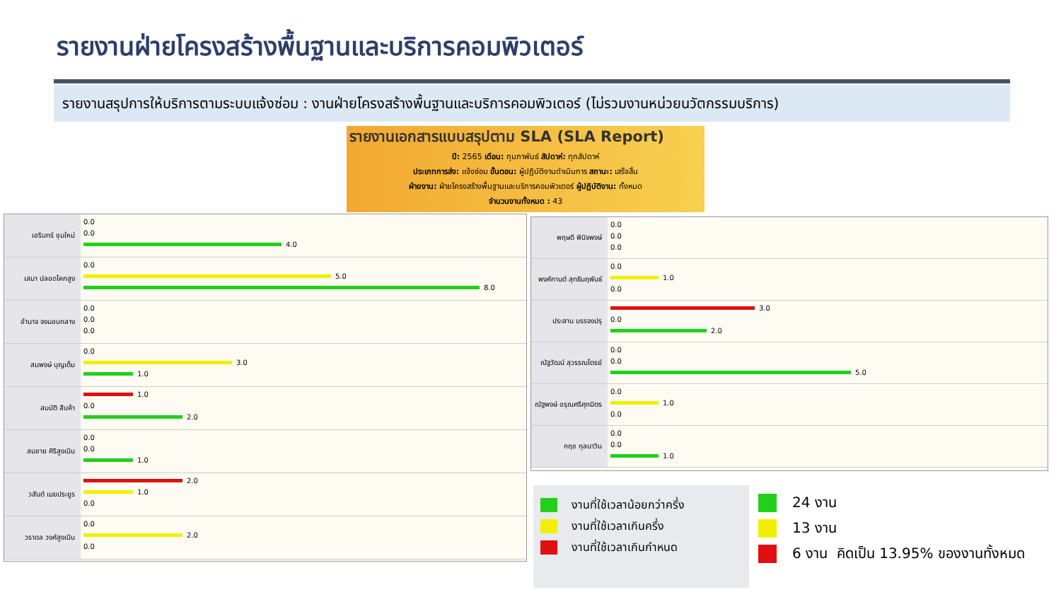รายงานฝ่ายโครงสร้างพื้นฐานและบริการคอมพิวเตอร์
รายงานสรุปการให้บริการตามระบบแจ้งซ่อม : งานฝ่ายโครงสร้างพื้นฐานและบริการคอมพิวเตอร์ (ไม่รวมงานหน่วยนวัตกรรมบริการ)
รายงานเอกสารแบบสรุปตาม SLA (SLA Report)
ปี: 2565 เดือน: กุมภาพันธ์ สัปดาห์: ทุกสัปดาห์
ประเภทการส่ง: แจ้งซ่อม ขั้นตอน: ผู้ปฏิบัติงานดำเนินการ สถานะ: เสร็จสิ้น
ฝ่ายงาน: ฝ่ายโครงสร้างพื้นฐานและบริการคอมพิวเตอร์ ผู้ปฏิบัติงาน: ทั้งหมด
จำนวนงานทั้งหมด : 43
เอรินทร์ ชุมใหม่
0.0
0.0
4.0
เสมา ปลอดโคกสูง
0.0
5.0
8.0
อำนาจ จงมอบกลาง
0.0
0.0
0.0
สมพงษ์ บุญเต็ม
0.0
3.0
1.0
สมบัติ สืบค้า
1.0
0.0
2.0
สมชาย ศิริสูงเนิน
0.0
0.0
1.0
วสันต์ เมฆประยูร
2.0
1.0
0.0
วราดล วงศ์สูงเนิน
0.0
2.0
0.0
พฤษดี พินิจพงษ์
0.0
0.0
0.0
พงศ์กานต์ สุทธินฤพันธ์
0.0
1.0
0.0
ประสาน บรรจงปรุ
3.0
0.0
2.0
ณัฐวัฒน์ สุวรรณไตรย์
0.0
0.0
5.0
ณัฐพงษ์ อรุณศรีศุภมิตร
0.0
1.0
0.0
กฤช กุลนาวิน
0.0
0.0
1.0
งานที่ใช้เวลาน้อยกว่าครึ่ง
งานที่ใช้เวลาเกินครึ่ง
งานที่ใช้เวลาเกินกำหนด
24 งาน
13 งาน
6 งาน คิดเป็น 13.95% ของงานทั้งหมด